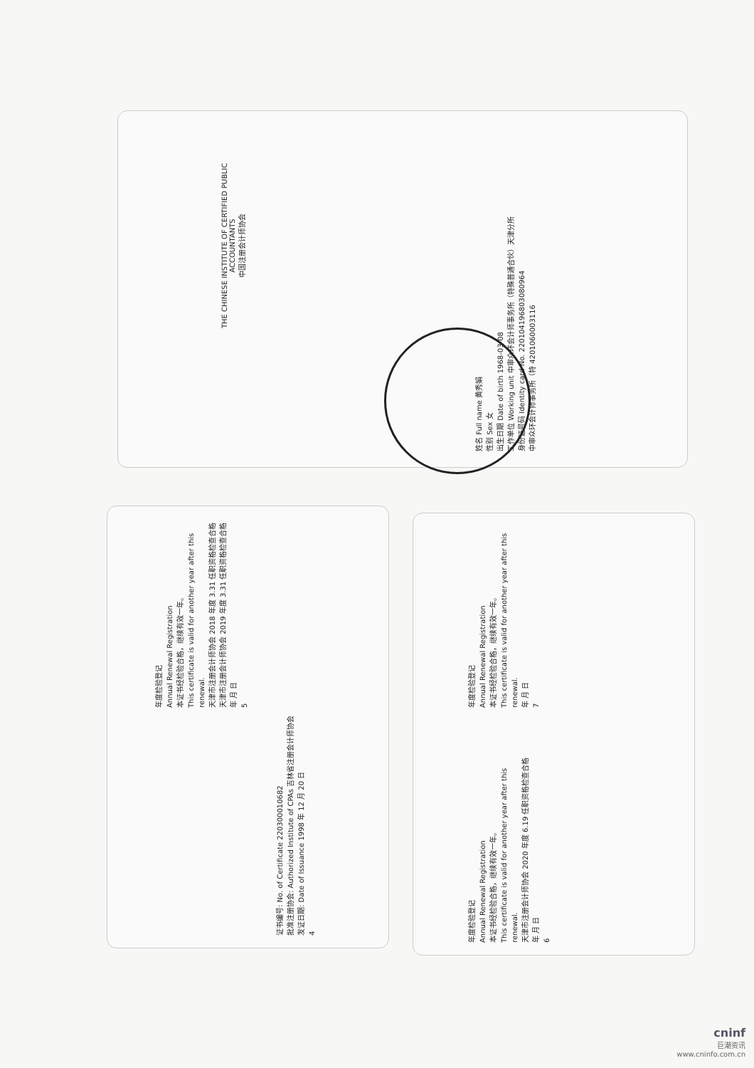THE CHINESE INSTITUTE OF CERTIFIED PUBLIC ACCOUNTANTS
中国注册会计师协会
姓名 Full name 黄秀娟
性别 Sex 女
出生日期 Date of birth 1968-03-08
工作单位 Working unit 中审众环会计师事务所（特殊普通合伙）天津分所
身份证号码 Identity card No. 220104196803080964
中审众环会计师事务所（特 4201060003116
证书编号: No. of Certificate 220300010682
批准注册协会: Authorized Institute of CPAs 吉林省注册会计师协会
发证日期: Date of Issuance 1998 年 12 月 20 日
4
年度检验登记
Annual Renewal Registration
本证书经检验合格，继续有效一年。
This certificate is valid for another year after this renewal.
天津市注册会计师协会 2018 年度 3.31 任职资格检查合格
天津市注册会计师协会 2019 年度 3.31 任职资格检查合格
年 月 日
5
年度检验登记
Annual Renewal Registration
本证书经检验合格，继续有效一年。
This certificate is valid for another year after this renewal.
天津市注册会计师协会 2020 年度 6.19 任职资格检查合格
年 月 日
6
年度检验登记
Annual Renewal Registration
本证书经检验合格，继续有效一年。
This certificate is valid for another year after this renewal.
年 月 日
7
cninf
巨潮资讯
www.cninfo.com.cn